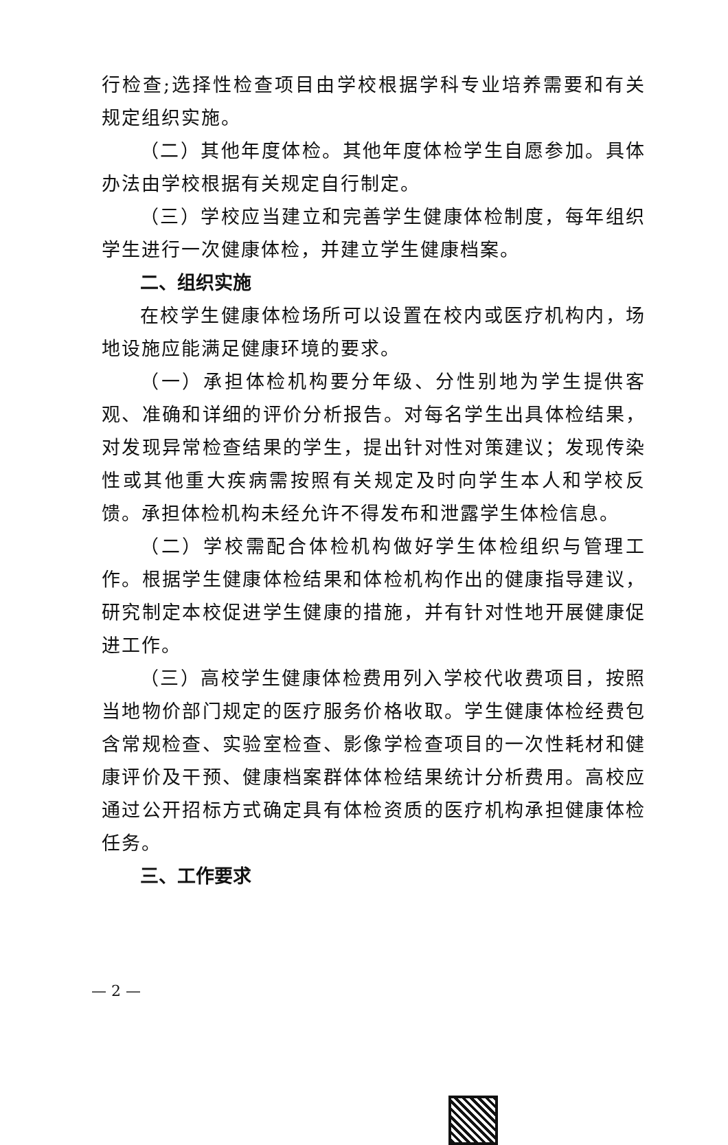行检查;选择性检查项目由学校根据学科专业培养需要和有关规定组织实施。
（二）其他年度体检。其他年度体检学生自愿参加。具体办法由学校根据有关规定自行制定。
（三）学校应当建立和完善学生健康体检制度，每年组织学生进行一次健康体检，并建立学生健康档案。
二、组织实施
在校学生健康体检场所可以设置在校内或医疗机构内，场地设施应能满足健康环境的要求。
（一）承担体检机构要分年级、分性别地为学生提供客观、准确和详细的评价分析报告。对每名学生出具体检结果，对发现异常检查结果的学生，提出针对性对策建议；发现传染性或其他重大疾病需按照有关规定及时向学生本人和学校反馈。承担体检机构未经允许不得发布和泄露学生体检信息。
（二）学校需配合体检机构做好学生体检组织与管理工作。根据学生健康体检结果和体检机构作出的健康指导建议，研究制定本校促进学生健康的措施，并有针对性地开展健康促进工作。
（三）高校学生健康体检费用列入学校代收费项目，按照当地物价部门规定的医疗服务价格收取。学生健康体检经费包含常规检查、实验室检查、影像学检查项目的一次性耗材和健康评价及干预、健康档案群体体检结果统计分析费用。高校应通过公开招标方式确定具有体检资质的医疗机构承担健康体检任务。
三、工作要求
— 2 —